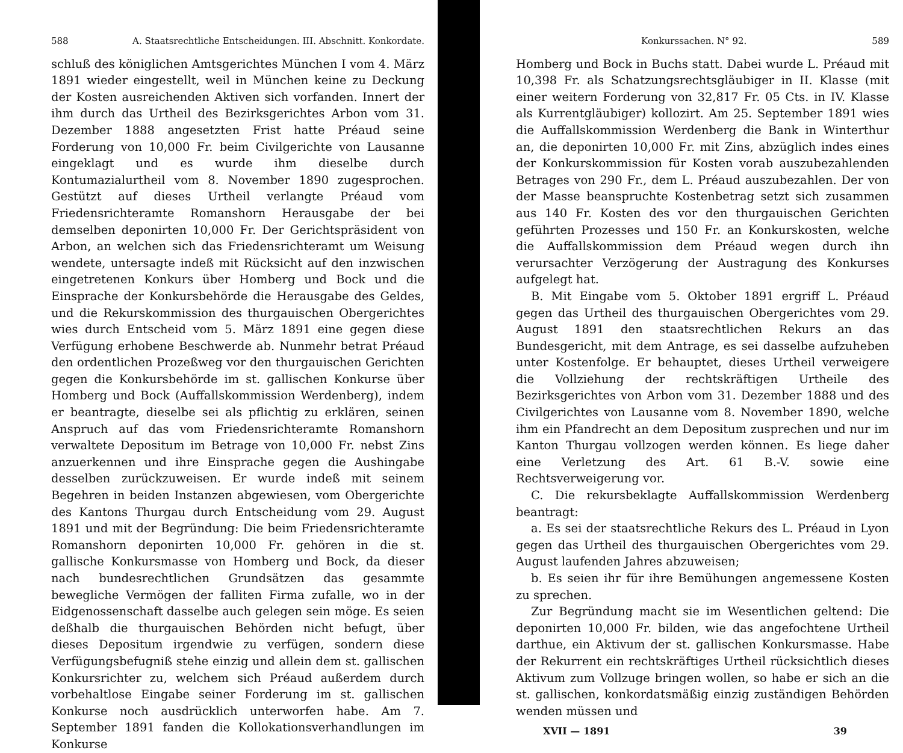588 A. Staatsrechtliche Entscheidungen. III. Abschnitt. Konkordate.
schluß des königlichen Amtsgerichtes München I vom 4. März 1891 wieder eingestellt, weil in München keine zu Deckung der Kosten ausreichenden Aktiven sich vorfanden. Innert der ihm durch das Urtheil des Bezirksgerichtes Arbon vom 31. Dezember 1888 angesetzten Frist hatte Préaud seine Forderung von 10,000 Fr. beim Civilgerichte von Lausanne eingeklagt und es wurde ihm dieselbe durch Kontumazialurtheil vom 8. November 1890 zugesprochen. Gestützt auf dieses Urtheil verlangte Préaud vom Friedensrichteramte Romanshorn Herausgabe der bei demselben deponirten 10,000 Fr. Der Gerichtspräsident von Arbon, an welchen sich das Friedensrichteramt um Weisung wendete, untersagte indeß mit Rücksicht auf den inzwischen eingetretenen Konkurs über Homberg und Bock und die Einsprache der Konkursbehörde die Herausgabe des Geldes, und die Rekurskommission des thurgauischen Obergerichtes wies durch Entscheid vom 5. März 1891 eine gegen diese Verfügung erhobene Beschwerde ab. Nunmehr betrat Préaud den ordentlichen Prozeßweg vor den thurgauischen Gerichten gegen die Konkursbehörde im st. gallischen Konkurse über Homberg und Bock (Auffallskommission Werdenberg), indem er beantragte, dieselbe sei als pflichtig zu erklären, seinen Anspruch auf das vom Friedensrichteramte Romanshorn verwaltete Depositum im Betrage von 10,000 Fr. nebst Zins anzuerkennen und ihre Einsprache gegen die Aushingabe desselben zurückzuweisen. Er wurde indeß mit seinem Begehren in beiden Instanzen abgewiesen, vom Obergerichte des Kantons Thurgau durch Entscheidung vom 29. August 1891 und mit der Begründung: Die beim Friedensrichteramte Romanshorn deponirten 10,000 Fr. gehören in die st. gallische Konkursmasse von Homberg und Bock, da dieser nach bundesrechtlichen Grundsätzen das gesammte bewegliche Vermögen der falliten Firma zufalle, wo in der Eidgenossenschaft dasselbe auch gelegen sein möge. Es seien deßhalb die thurgauischen Behörden nicht befugt, über dieses Depositum irgendwie zu verfügen, sondern diese Verfügungsbefugniß stehe einzig und allein dem st. gallischen Konkursrichter zu, welchem sich Préaud außerdem durch vorbehaltlose Eingabe seiner Forderung im st. gallischen Konkurse noch ausdrücklich unterworfen habe. Am 7. September 1891 fanden die Kollokationsverhandlungen im Konkurse
Konkurssachen. N° 92. 589
Homberg und Bock in Buchs statt. Dabei wurde L. Préaud mit 10,398 Fr. als Schatzungsrechtsgläubiger in II. Klasse (mit einer weitern Forderung von 32,817 Fr. 05 Cts. in IV. Klasse als Kurrentgläubiger) kollozirt. Am 25. September 1891 wies die Auffallskommission Werdenberg die Bank in Winterthur an, die deponirten 10,000 Fr. mit Zins, abzüglich indes eines der Konkurskommission für Kosten vorab auszubezahlenden Betrages von 290 Fr., dem L. Préaud auszubezahlen. Der von der Masse beanspruchte Kostenbetrag setzt sich zusammen aus 140 Fr. Kosten des vor den thurgauischen Gerichten geführten Prozesses und 150 Fr. an Konkurskosten, welche die Auffallskommission dem Préaud wegen durch ihn verursachter Verzögerung der Austragung des Konkurses aufgelegt hat.
B. Mit Eingabe vom 5. Oktober 1891 ergriff L. Préaud gegen das Urtheil des thurgauischen Obergerichtes vom 29. August 1891 den staatsrechtlichen Rekurs an das Bundesgericht, mit dem Antrage, es sei dasselbe aufzuheben unter Kostenfolge. Er behauptet, dieses Urtheil verweigere die Vollziehung der rechtskräftigen Urtheile des Bezirksgerichtes von Arbon vom 31. Dezember 1888 und des Civilgerichtes von Lausanne vom 8. November 1890, welche ihm ein Pfandrecht an dem Depositum zusprechen und nur im Kanton Thurgau vollzogen werden können. Es liege daher eine Verletzung des Art. 61 B.-V. sowie eine Rechtsverweigerung vor.
C. Die rekursbeklagte Auffallskommission Werdenberg beantragt:
a. Es sei der staatsrechtliche Rekurs des L. Préaud in Lyon gegen das Urtheil des thurgauischen Obergerichtes vom 29. August laufenden Jahres abzuweisen;
b. Es seien ihr für ihre Bemühungen angemessene Kosten zu sprechen.
Zur Begründung macht sie im Wesentlichen geltend: Die deponirten 10,000 Fr. bilden, wie das angefochtene Urtheil darthue, ein Aktivum der st. gallischen Konkursmasse. Habe der Rekurrent ein rechtskräftiges Urtheil rücksichtlich dieses Aktivum zum Vollzuge bringen wollen, so habe er sich an die st. gallischen, konkordatsmäßig einzig zuständigen Behörden wenden müssen und
XVII — 1891 39